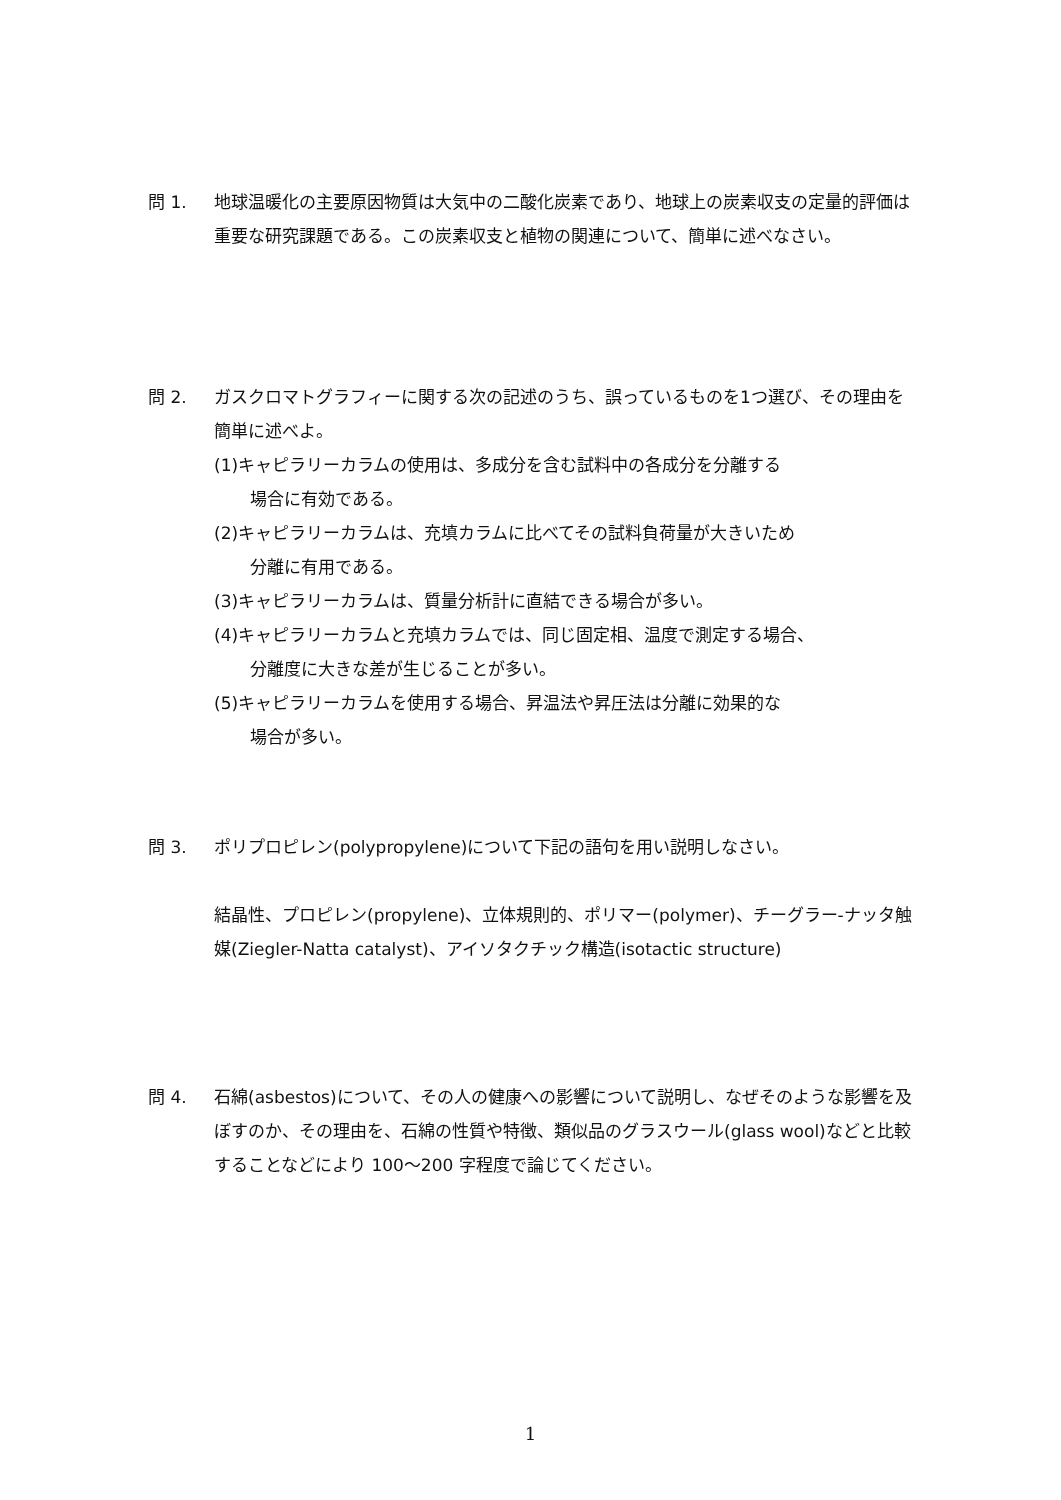問 1. 地球温暖化の主要原因物質は大気中の二酸化炭素であり、地球上の炭素収支の定量的評価は重要な研究課題である。この炭素収支と植物の関連について、簡単に述べなさい。
問 2. ガスクロマトグラフィーに関する次の記述のうち、誤っているものを1つ選び、その理由を簡単に述べよ。
(1)キャピラリーカラムの使用は、多成分を含む試料中の各成分を分離する
場合に有効である。
(2)キャピラリーカラムは、充填カラムに比べてその試料負荷量が大きいため
分離に有用である。
(3)キャピラリーカラムは、質量分析計に直結できる場合が多い。
(4)キャピラリーカラムと充填カラムでは、同じ固定相、温度で測定する場合、
分離度に大きな差が生じることが多い。
(5)キャピラリーカラムを使用する場合、昇温法や昇圧法は分離に効果的な
場合が多い。
問 3. ポリプロピレン(polypropylene)について下記の語句を用い説明しなさい。
結晶性、プロピレン(propylene)、立体規則的、ポリマー(polymer)、チーグラー-ナッタ触媒(Ziegler-Natta catalyst)、アイソタクチック構造(isotactic structure)
問 4. 石綿(asbestos)について、その人の健康への影響について説明し、なぜそのような影響を及ぼすのか、その理由を、石綿の性質や特徴、類似品のグラスウール(glass wool)などと比較することなどにより 100～200 字程度で論じてください。
1